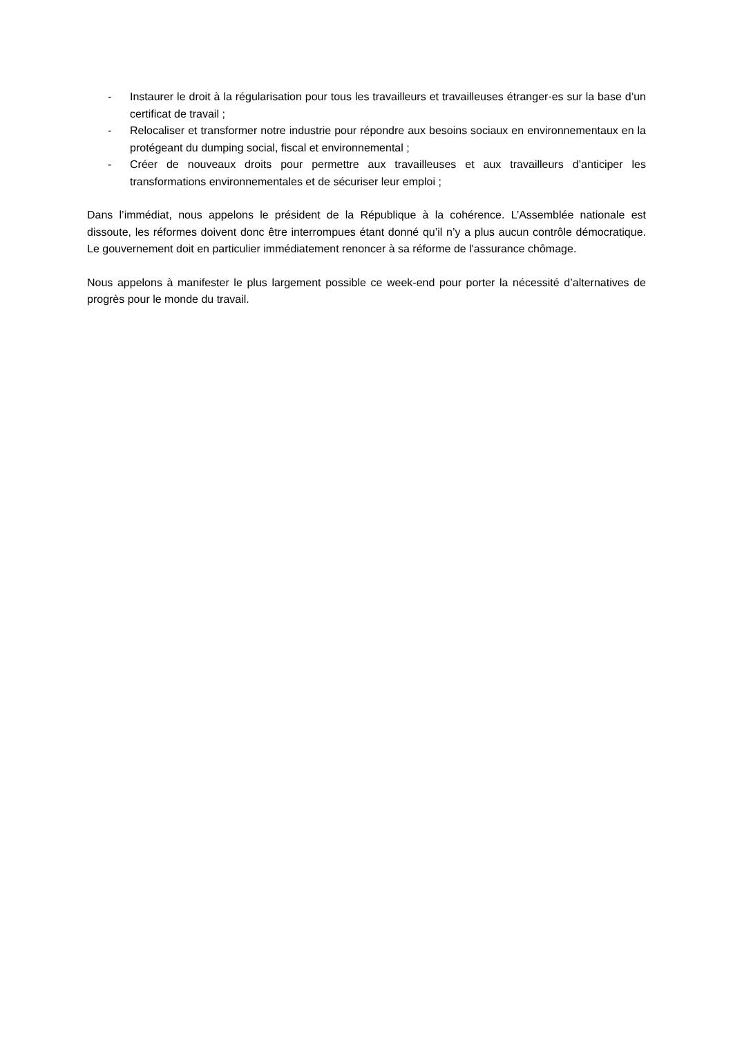- Instaurer le droit à la régularisation pour tous les travailleurs et travailleuses étranger·es sur la base d’un certificat de travail ;
- Relocaliser et transformer notre industrie pour répondre aux besoins sociaux en environnementaux en la protégeant du dumping social, fiscal et environnemental ;
- Créer de nouveaux droits pour permettre aux travailleuses et aux travailleurs d’anticiper les transformations environnementales et de sécuriser leur emploi ;
Dans l’immédiat, nous appelons le président de la République à la cohérence. L’Assemblée nationale est dissoute, les réformes doivent donc être interrompues étant donné qu’il n’y a plus aucun contrôle démocratique. Le gouvernement doit en particulier immédiatement renoncer à sa réforme de l'assurance chômage.
Nous appelons à manifester le plus largement possible ce week-end pour porter la nécessité d’alternatives de progrès pour le monde du travail.